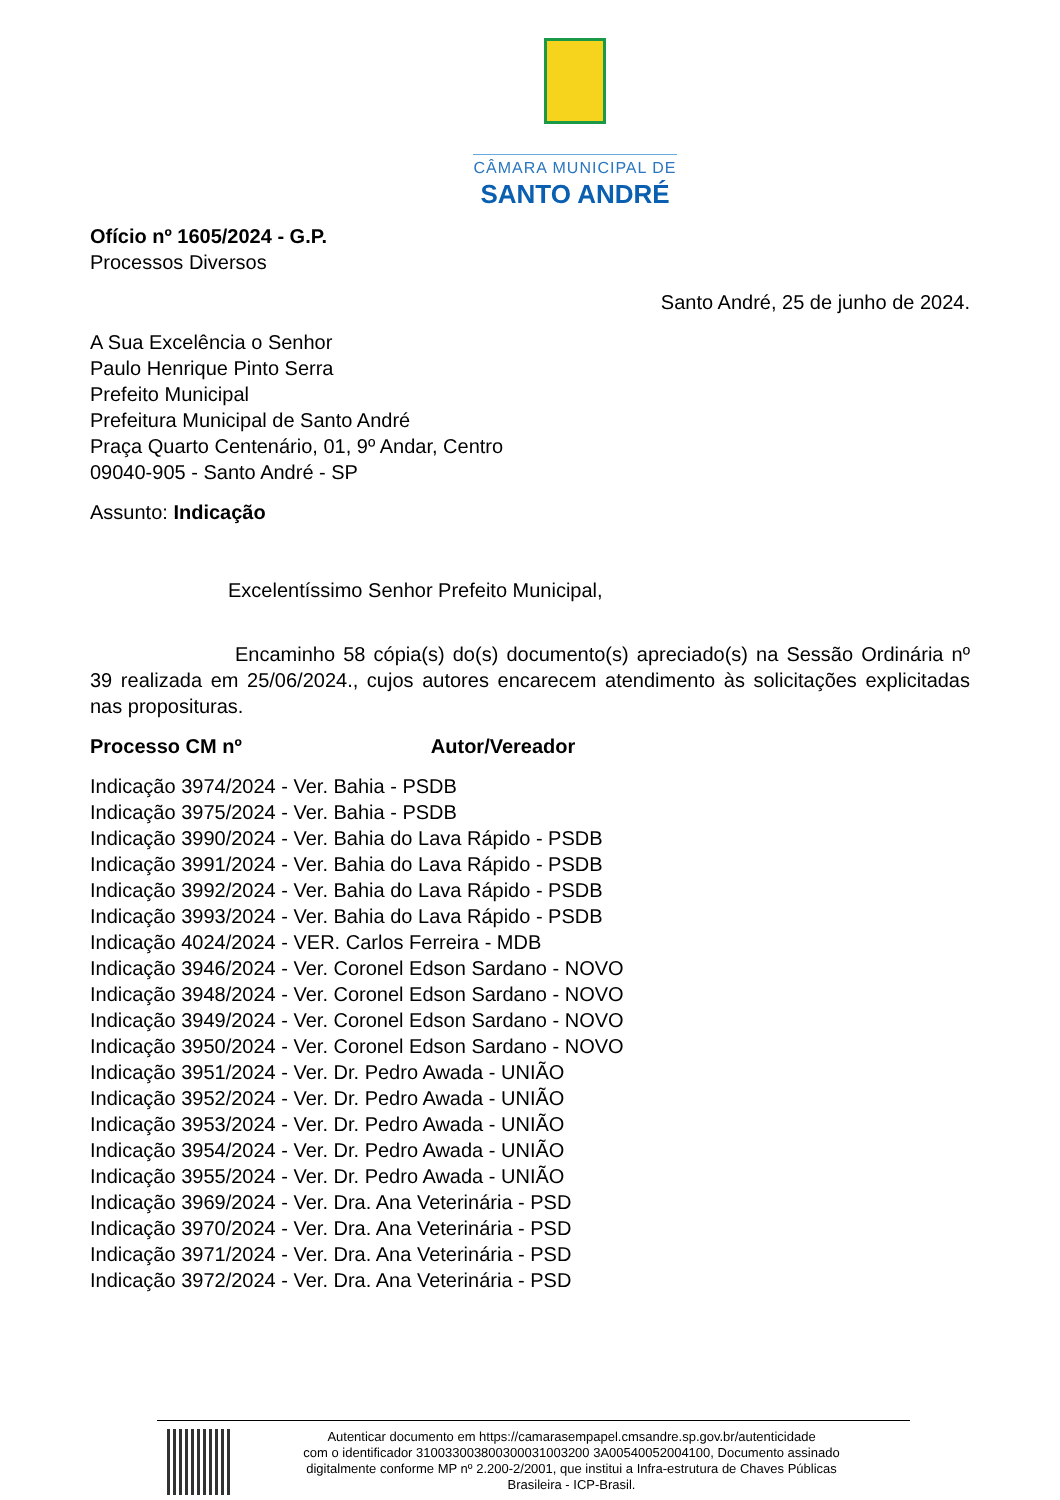CÂMARA MUNICIPAL DE
SANTO ANDRÉ
Ofício nº 1605/2024 - G.P.
Processos Diversos
Santo André, 25 de junho de 2024.
A Sua Excelência o Senhor
Paulo Henrique Pinto Serra
Prefeito Municipal
Prefeitura Municipal de Santo André
Praça Quarto Centenário, 01, 9º Andar, Centro
09040-905 - Santo André - SP
Assunto: Indicação
Excelentíssimo Senhor Prefeito Municipal,
Encaminho 58 cópia(s) do(s) documento(s) apreciado(s) na Sessão Ordinária nº 39 realizada em 25/06/2024., cujos autores encarecem atendimento às solicitações explicitadas nas proposituras.
Processo CM nº Autor/Vereador
Indicação 3974/2024 - Ver. Bahia - PSDB
Indicação 3975/2024 - Ver. Bahia - PSDB
Indicação 3990/2024 - Ver. Bahia do Lava Rápido - PSDB
Indicação 3991/2024 - Ver. Bahia do Lava Rápido - PSDB
Indicação 3992/2024 - Ver. Bahia do Lava Rápido - PSDB
Indicação 3993/2024 - Ver. Bahia do Lava Rápido - PSDB
Indicação 4024/2024 - VER. Carlos Ferreira - MDB
Indicação 3946/2024 - Ver. Coronel Edson Sardano - NOVO
Indicação 3948/2024 - Ver. Coronel Edson Sardano - NOVO
Indicação 3949/2024 - Ver. Coronel Edson Sardano - NOVO
Indicação 3950/2024 - Ver. Coronel Edson Sardano - NOVO
Indicação 3951/2024 - Ver. Dr. Pedro Awada - UNIÃO
Indicação 3952/2024 - Ver. Dr. Pedro Awada - UNIÃO
Indicação 3953/2024 - Ver. Dr. Pedro Awada - UNIÃO
Indicação 3954/2024 - Ver. Dr. Pedro Awada - UNIÃO
Indicação 3955/2024 - Ver. Dr. Pedro Awada - UNIÃO
Indicação 3969/2024 - Ver. Dra. Ana Veterinária - PSD
Indicação 3970/2024 - Ver. Dra. Ana Veterinária - PSD
Indicação 3971/2024 - Ver. Dra. Ana Veterinária - PSD
Indicação 3972/2024 - Ver. Dra. Ana Veterinária - PSD
Autenticar documento em https://camarasempapel.cmsandre.sp.gov.br/autenticidade
com o identificador 310033003800300031003200 3A00540052004100, Documento assinado
digitalmente conforme MP nº 2.200-2/2001, que institui a Infra-estrutura de Chaves Públicas
Brasileira - ICP-Brasil.